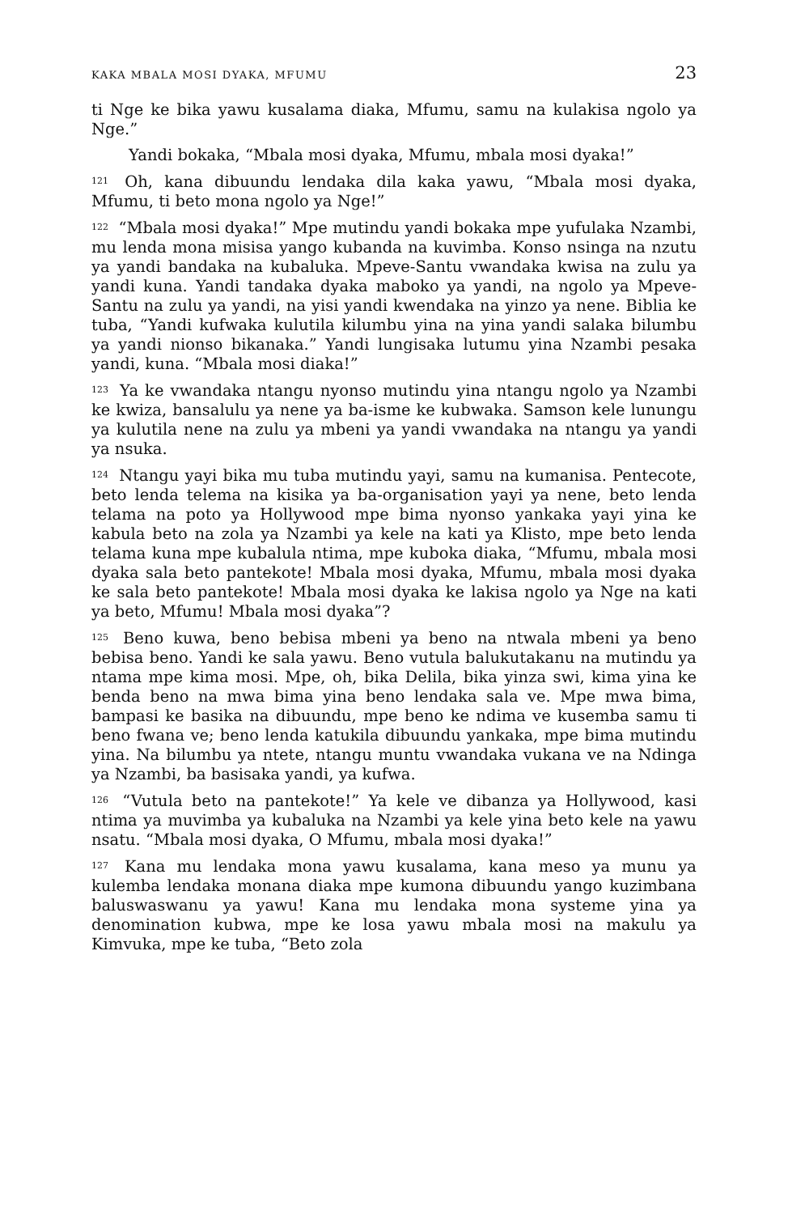KAKA MBALA MOSI DYAKA, MFUMU 23
ti Nge ke bika yawu kusalama diaka, Mfumu, samu na kulakisa ngolo ya Nge.”
Yandi bokaka, “Mbala mosi dyaka, Mfumu, mbala mosi dyaka!”
<sup>121</sup> Oh, kana dibuundu lendaka dila kaka yawu, “Mbala mosi dyaka, Mfumu, ti beto mona ngolo ya Nge!”
<sup>122</sup> “Mbala mosi dyaka!” Mpe mutindu yandi bokaka mpe yufulaka Nzambi, mu lenda mona misisa yango kubanda na kuvimba. Konso nsinga na nzutu ya yandi bandaka na kubaluka. Mpeve-Santu vwandaka kwisa na zulu ya yandi kuna. Yandi tandaka dyaka maboko ya yandi, na ngolo ya Mpeve-Santu na zulu ya yandi, na yisi yandi kwendaka na yinzo ya nene. Biblia ke tuba, “Yandi kufwaka kulutila kilumbu yina na yina yandi salaka bilumbu ya yandi nionso bikanaka.” Yandi lungisaka lutumu yina Nzambi pesaka yandi, kuna. “Mbala mosi diaka!”
<sup>123</sup> Ya ke vwandaka ntangu nyonso mutindu yina ntangu ngolo ya Nzambi ke kwiza, bansalulu ya nene ya ba-isme ke kubwaka. Samson kele lunungu ya kulutila nene na zulu ya mbeni ya yandi vwandaka na ntangu ya yandi ya nsuka.
<sup>124</sup> Ntangu yayi bika mu tuba mutindu yayi, samu na kumanisa. Pentecote, beto lenda telema na kisika ya ba-organisation yayi ya nene, beto lenda telama na poto ya Hollywood mpe bima nyonso yankaka yayi yina ke kabula beto na zola ya Nzambi ya kele na kati ya Klisto, mpe beto lenda telama kuna mpe kubalula ntima, mpe kuboka diaka, “Mfumu, mbala mosi dyaka sala beto pantekote! Mbala mosi dyaka, Mfumu, mbala mosi dyaka ke sala beto pantekote! Mbala mosi dyaka ke lakisa ngolo ya Nge na kati ya beto, Mfumu! Mbala mosi dyaka”?
<sup>125</sup> Beno kuwa, beno bebisa mbeni ya beno na ntwala mbeni ya beno bebisa beno. Yandi ke sala yawu. Beno vutula balukutakanu na mutindu ya ntama mpe kima mosi. Mpe, oh, bika Delila, bika yinza swi, kima yina ke benda beno na mwa bima yina beno lendaka sala ve. Mpe mwa bima, bampasi ke basika na dibuundu, mpe beno ke ndima ve kusemba samu ti beno fwana ve; beno lenda katukila dibuundu yankaka, mpe bima mutindu yina. Na bilumbu ya ntete, ntangu muntu vwandaka vukana ve na Ndinga ya Nzambi, ba basisaka yandi, ya kufwa.
<sup>126</sup> “Vutula beto na pantekote!” Ya kele ve dibanza ya Hollywood, kasi ntima ya muvimba ya kubaluka na Nzambi ya kele yina beto kele na yawu nsatu. “Mbala mosi dyaka, O Mfumu, mbala mosi dyaka!”
<sup>127</sup> Kana mu lendaka mona yawu kusalama, kana meso ya munu ya kulemba lendaka monana diaka mpe kumona dibuundu yango kuzimbana baluswaswanu ya yawu! Kana mu lendaka mona systeme yina ya denomination kubwa, mpe ke losa yawu mbala mosi na makulu ya Kimvuka, mpe ke tuba, “Beto zola